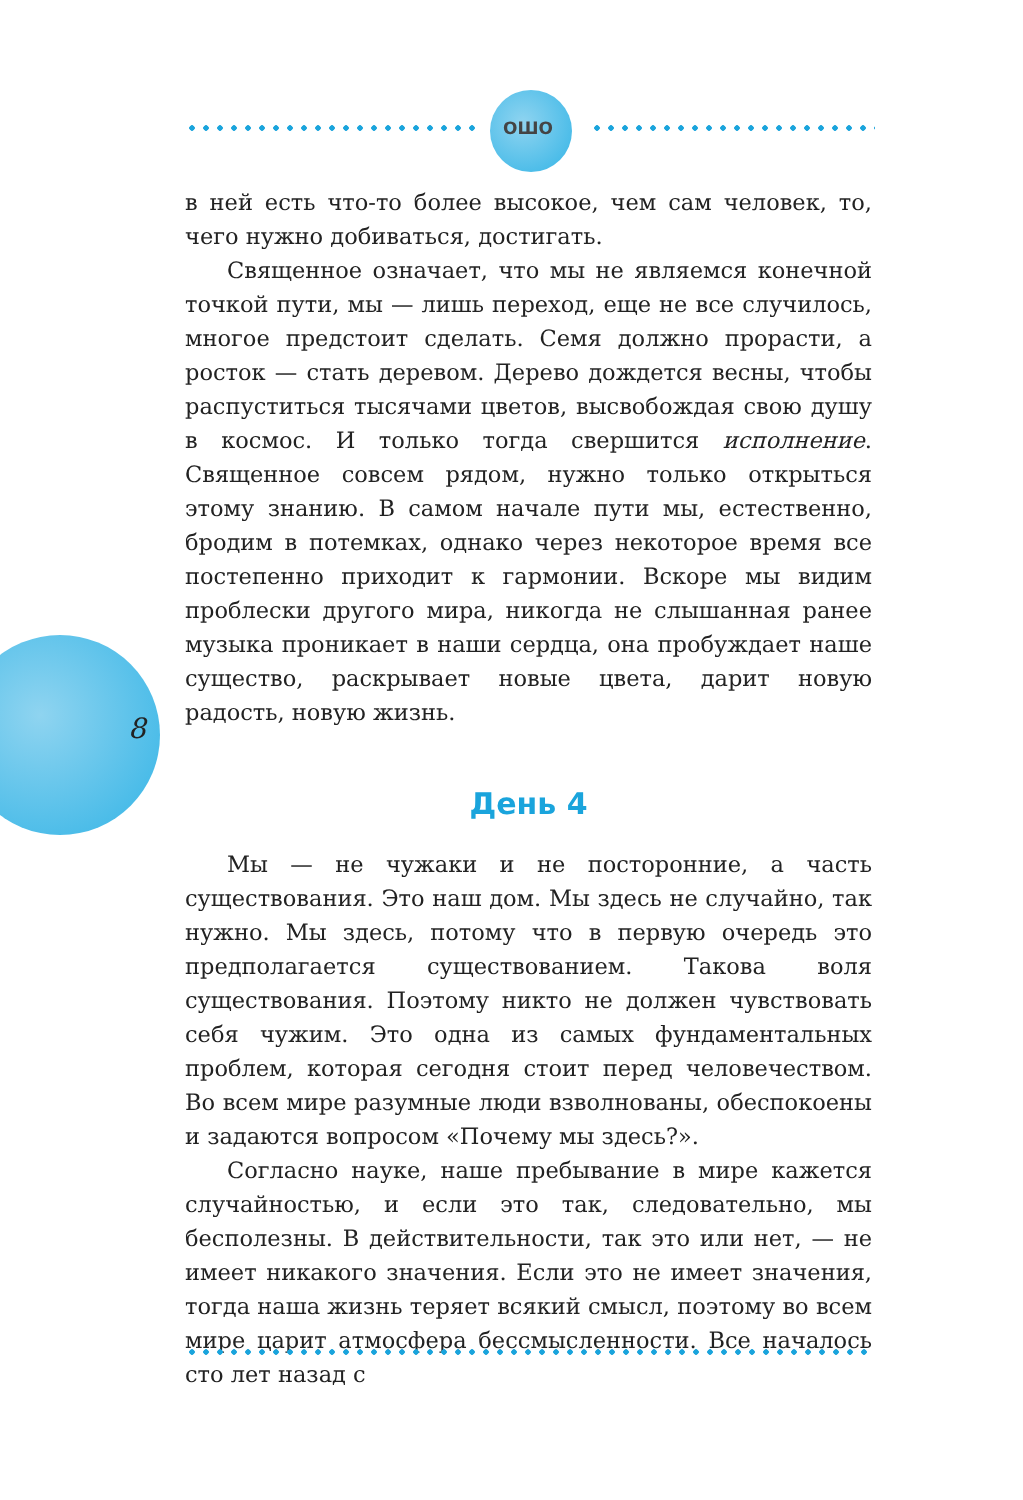ОШО
8
в ней есть что-то более высокое, чем сам человек, то, чего нужно добиваться, достигать.
Священное означает, что мы не являемся конечной точкой пути, мы — лишь переход, еще не все случилось, многое предстоит сделать. Семя должно прорасти, а росток — стать деревом. Дерево дождется весны, чтобы распуститься тысячами цветов, высвобождая свою душу в космос. И только тогда свершится исполнение. Священное совсем рядом, нужно только открыться этому знанию. В самом начале пути мы, естественно, бродим в потемках, однако через некоторое время все постепенно приходит к гармонии. Вскоре мы видим проблески другого мира, никогда не слышанная ранее музыка проникает в наши сердца, она пробуждает наше существо, раскрывает новые цвета, дарит новую радость, новую жизнь.
День 4
Мы — не чужаки и не посторонние, а часть существования. Это наш дом. Мы здесь не случайно, так нужно. Мы здесь, потому что в первую очередь это предполагается существованием. Такова воля существования. Поэтому никто не должен чувствовать себя чужим. Это одна из самых фундаментальных проблем, которая сегодня стоит перед человечеством. Во всем мире разумные люди взволнованы, обеспокоены и задаются вопросом «Почему мы здесь?».
Согласно науке, наше пребывание в мире кажется случайностью, и если это так, следовательно, мы бесполезны. В действительности, так это или нет, — не имеет никакого значения. Если это не имеет значения, тогда наша жизнь теряет всякий смысл, поэтому во всем мире царит атмосфера бессмысленности. Все началось сто лет назад с